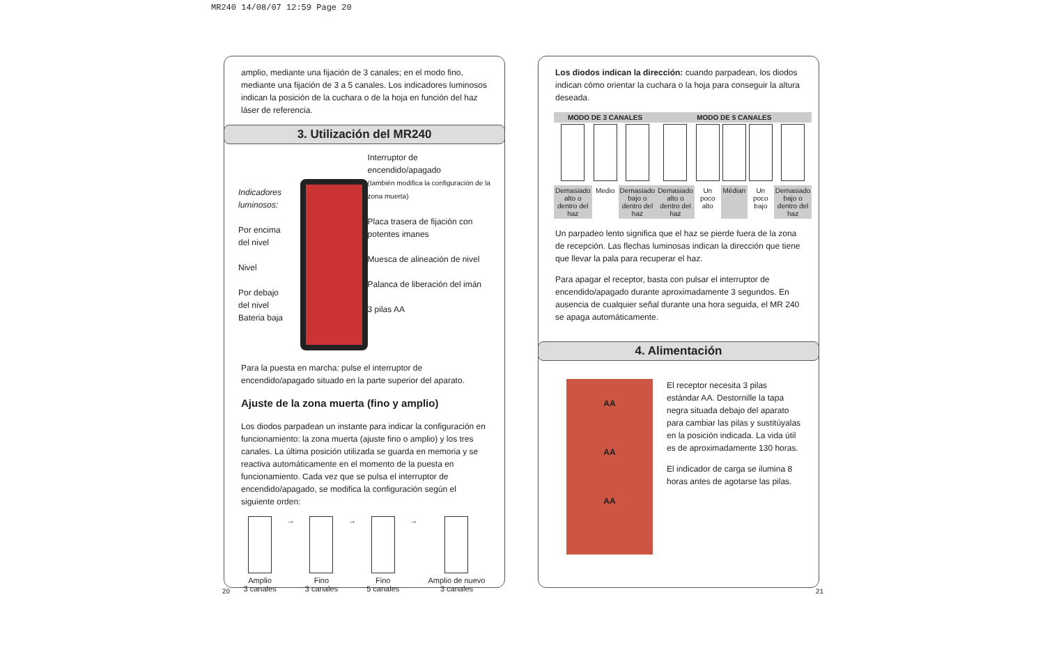MR240 14/08/07 12:59 Page 20
amplio, mediante una fijación de 3 canales; en el modo fino, mediante una fijación de 3 a 5 canales. Los indicadores luminosos indican la posición de la cuchara o de la hoja en función del haz láser de referencia.
3. Utilización del MR240
Indicadores luminosos:
Por encima
del nivel
Nivel
Por debajo
del nivel
Bateria baja
Interruptor de encendido/apagado
(también modifica la configuración de la zona muerta)
Placa trasera de fijación con potentes imanes
Muesca de alineación de nivel
Palanca de liberación del imán
3 pilas AA
Para la puesta en marcha: pulse el interruptor de encendido/apagado situado en la parte superior del aparato.
Ajuste de la zona muerta (fino y amplio)
Los diodos parpadean un instante para indicar la configuración en funcionamiento: la zona muerta (ajuste fino o amplio) y los tres canales. La última posición utilizada se guarda en memoria y se reactiva automáticamente en el momento de la puesta en funcionamiento. Cada vez que se pulsa el interruptor de encendido/apagado, se modifica la configuración según el siguiente orden:
Amplio
3 canales
→ Fino
3 canales
→ Fino
5 canales
→ Amplio de nuevo
3 canales
20
Los diodos indican la dirección: cuando parpadean, los diodos indican cómo orientar la cuchara o la hoja para conseguir la altura deseada.
| MODO DE 3 CANALES | | | MODO DE 5 CANALES | | | | |
| --- | --- | --- | --- | --- | --- | --- | --- |
| Demasiado alto o dentro del haz | Medio | Demasiado bajo o dentro del haz | Demasiado alto o dentro del haz | Un poco alto | Médian | Un poco bajo | Demasiado bajo o dentro del haz |
Un parpadeo lento significa que el haz se pierde fuera de la zona de recepción. Las flechas luminosas indican la dirección que tiene que llevar la pala para recuperar el haz.
Para apagar el receptor, basta con pulsar el interruptor de encendido/apagado durante aproximadamente 3 segundos. En ausencia de cualquier señal durante una hora seguida, el MR 240 se apaga automáticamente.
4. Alimentación
AA
AA
AA
El receptor necesita 3 pilas estándar AA. Destornille la tapa negra situada debajo del aparato para cambiar las pilas y sustitúyalas en la posición indicada. La vida útil es de aproximadamente 130 horas.
El indicador de carga se ilumina 8 horas antes de agotarse las pilas.
21